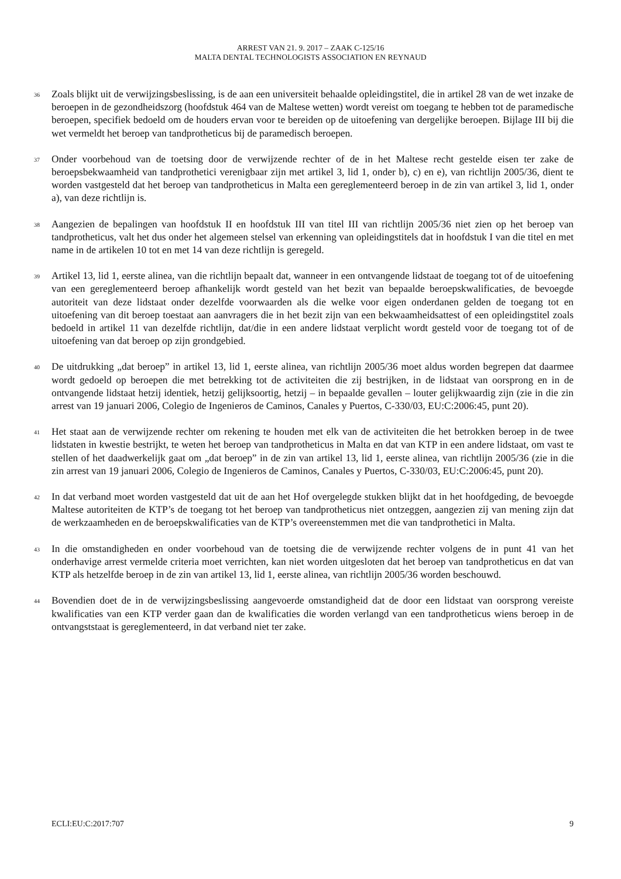ARREST VAN 21. 9. 2017 – ZAAK C-125/16
MALTA DENTAL TECHNOLOGISTS ASSOCIATION EN REYNAUD
36
Zoals blijkt uit de verwijzingsbeslissing, is de aan een universiteit behaalde opleidingstitel, die in artikel 28 van de wet inzake de beroepen in de gezondheidszorg (hoofdstuk 464 van de Maltese wetten) wordt vereist om toegang te hebben tot de paramedische beroepen, specifiek bedoeld om de houders ervan voor te bereiden op de uitoefening van dergelijke beroepen. Bijlage III bij die wet vermeldt het beroep van tandprotheticus bij de paramedisch beroepen.
37
Onder voorbehoud van de toetsing door de verwijzende rechter of de in het Maltese recht gestelde eisen ter zake de beroepsbekwaamheid van tandprothetici verenigbaar zijn met artikel 3, lid 1, onder b), c) en e), van richtlijn 2005/36, dient te worden vastgesteld dat het beroep van tandprotheticus in Malta een gereglementeerd beroep in de zin van artikel 3, lid 1, onder a), van deze richtlijn is.
38
Aangezien de bepalingen van hoofdstuk II en hoofdstuk III van titel III van richtlijn 2005/36 niet zien op het beroep van tandprotheticus, valt het dus onder het algemeen stelsel van erkenning van opleidingstitels dat in hoofdstuk I van die titel en met name in de artikelen 10 tot en met 14 van deze richtlijn is geregeld.
39
Artikel 13, lid 1, eerste alinea, van die richtlijn bepaalt dat, wanneer in een ontvangende lidstaat de toegang tot of de uitoefening van een gereglementeerd beroep afhankelijk wordt gesteld van het bezit van bepaalde beroepskwalificaties, de bevoegde autoriteit van deze lidstaat onder dezelfde voorwaarden als die welke voor eigen onderdanen gelden de toegang tot en uitoefening van dit beroep toestaat aan aanvragers die in het bezit zijn van een bekwaamheidsattest of een opleidingstitel zoals bedoeld in artikel 11 van dezelfde richtlijn, dat/die in een andere lidstaat verplicht wordt gesteld voor de toegang tot of de uitoefening van dat beroep op zijn grondgebied.
40
De uitdrukking „dat beroep” in artikel 13, lid 1, eerste alinea, van richtlijn 2005/36 moet aldus worden begrepen dat daarmee wordt gedoeld op beroepen die met betrekking tot de activiteiten die zij bestrijken, in de lidstaat van oorsprong en in de ontvangende lidstaat hetzij identiek, hetzij gelijksoortig, hetzij – in bepaalde gevallen – louter gelijkwaardig zijn (zie in die zin arrest van 19 januari 2006, Colegio de Ingenieros de Caminos, Canales y Puertos, C-330/03, EU:C:2006:45, punt 20).
41
Het staat aan de verwijzende rechter om rekening te houden met elk van de activiteiten die het betrokken beroep in de twee lidstaten in kwestie bestrijkt, te weten het beroep van tandprotheticus in Malta en dat van KTP in een andere lidstaat, om vast te stellen of het daadwerkelijk gaat om „dat beroep” in de zin van artikel 13, lid 1, eerste alinea, van richtlijn 2005/36 (zie in die zin arrest van 19 januari 2006, Colegio de Ingenieros de Caminos, Canales y Puertos, C-330/03, EU:C:2006:45, punt 20).
42
In dat verband moet worden vastgesteld dat uit de aan het Hof overgelegde stukken blijkt dat in het hoofdgeding, de bevoegde Maltese autoriteiten de KTP’s de toegang tot het beroep van tandprotheticus niet ontzeggen, aangezien zij van mening zijn dat de werkzaamheden en de beroepskwalificaties van de KTP’s overeenstemmen met die van tandprothetici in Malta.
43
In die omstandigheden en onder voorbehoud van de toetsing die de verwijzende rechter volgens de in punt 41 van het onderhavige arrest vermelde criteria moet verrichten, kan niet worden uitgesloten dat het beroep van tandprotheticus en dat van KTP als hetzelfde beroep in de zin van artikel 13, lid 1, eerste alinea, van richtlijn 2005/36 worden beschouwd.
44
Bovendien doet de in de verwijzingsbeslissing aangevoerde omstandigheid dat de door een lidstaat van oorsprong vereiste kwalificaties van een KTP verder gaan dan de kwalificaties die worden verlangd van een tandprotheticus wiens beroep in de ontvangststaat is gereglementeerd, in dat verband niet ter zake.
ECLI:EU:C:2017:707 9